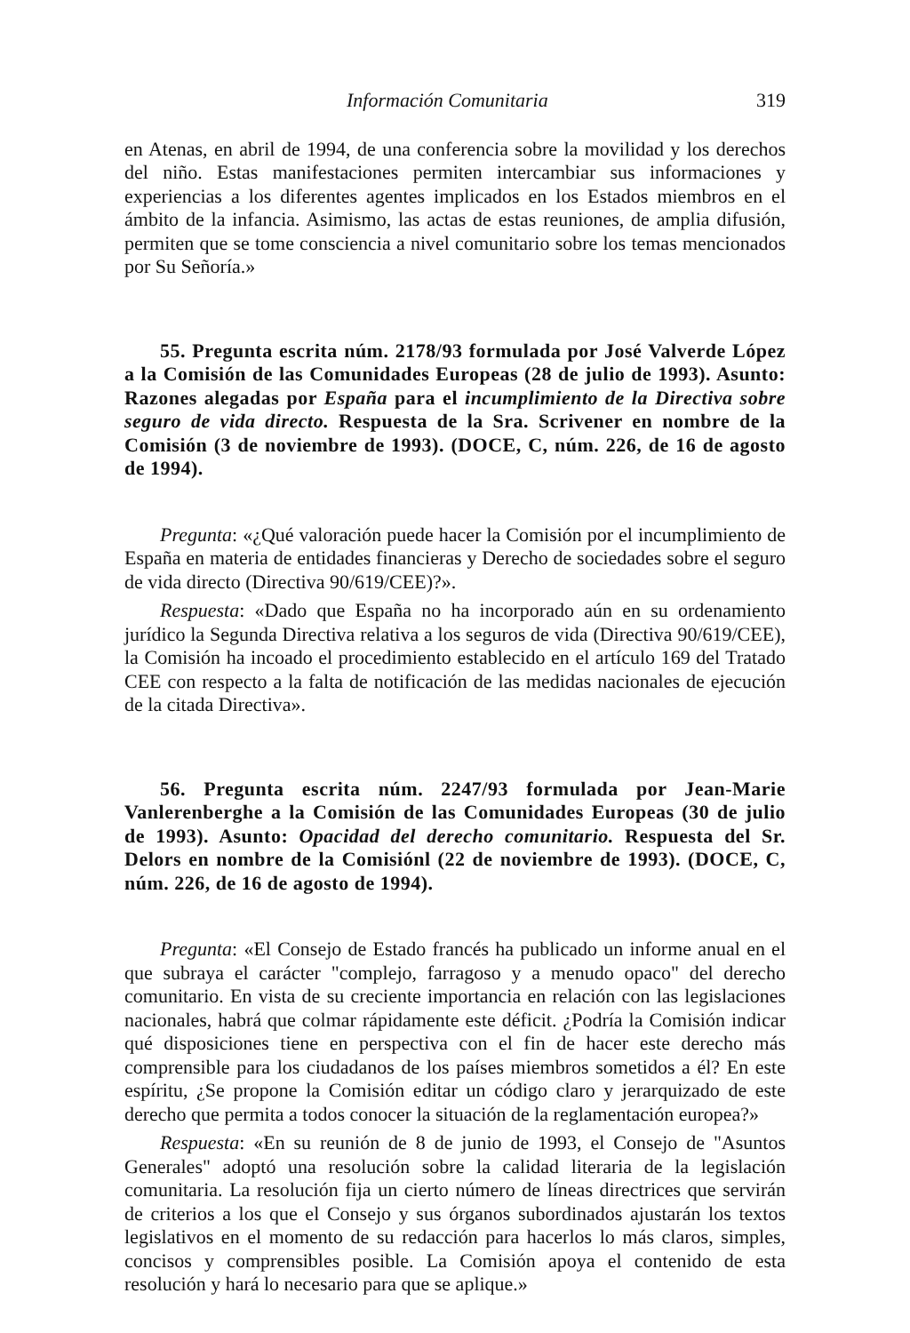Información Comunitaria 319
en Atenas, en abril de 1994, de una conferencia sobre la movilidad y los derechos del niño. Estas manifestaciones permiten intercambiar sus informaciones y experiencias a los diferentes agentes implicados en los Estados miembros en el ámbito de la infancia. Asimismo, las actas de estas reuniones, de amplia difusión, permiten que se tome consciencia a nivel comunitario sobre los temas mencionados por Su Señoría.»
55. Pregunta escrita núm. 2178/93 formulada por José Valverde López a la Comisión de las Comunidades Europeas (28 de julio de 1993). Asunto: Razones alegadas por España para el incumplimiento de la Directiva sobre seguro de vida directo. Respuesta de la Sra. Scrivener en nombre de la Comisión (3 de noviembre de 1993). (DOCE, C, núm. 226, de 16 de agosto de 1994).
Pregunta: «¿Qué valoración puede hacer la Comisión por el incumplimiento de España en materia de entidades financieras y Derecho de sociedades sobre el seguro de vida directo (Directiva 90/619/CEE)?».
Respuesta: «Dado que España no ha incorporado aún en su ordenamiento jurídico la Segunda Directiva relativa a los seguros de vida (Directiva 90/619/CEE), la Comisión ha incoado el procedimiento establecido en el artículo 169 del Tratado CEE con respecto a la falta de notificación de las medidas nacionales de ejecución de la citada Directiva».
56. Pregunta escrita núm. 2247/93 formulada por Jean-Marie Vanlerenberghe a la Comisión de las Comunidades Europeas (30 de julio de 1993). Asunto: Opacidad del derecho comunitario. Respuesta del Sr. Delors en nombre de la Comisiónl (22 de noviembre de 1993). (DOCE, C, núm. 226, de 16 de agosto de 1994).
Pregunta: «El Consejo de Estado francés ha publicado un informe anual en el que subraya el carácter "complejo, farragoso y a menudo opaco" del derecho comunitario. En vista de su creciente importancia en relación con las legislaciones nacionales, habrá que colmar rápidamente este déficit. ¿Podría la Comisión indicar qué disposiciones tiene en perspectiva con el fin de hacer este derecho más comprensible para los ciudadanos de los países miembros sometidos a él? En este espíritu, ¿Se propone la Comisión editar un código claro y jerarquizado de este derecho que permita a todos conocer la situación de la reglamentación europea?»
Respuesta: «En su reunión de 8 de junio de 1993, el Consejo de "Asuntos Generales" adoptó una resolución sobre la calidad literaria de la legislación comunitaria. La resolución fija un cierto número de líneas directrices que servirán de criterios a los que el Consejo y sus órganos subordinados ajustarán los textos legislativos en el momento de su redacción para hacerlos lo más claros, simples, concisos y comprensibles posible. La Comisión apoya el contenido de esta resolución y hará lo necesario para que se aplique.»